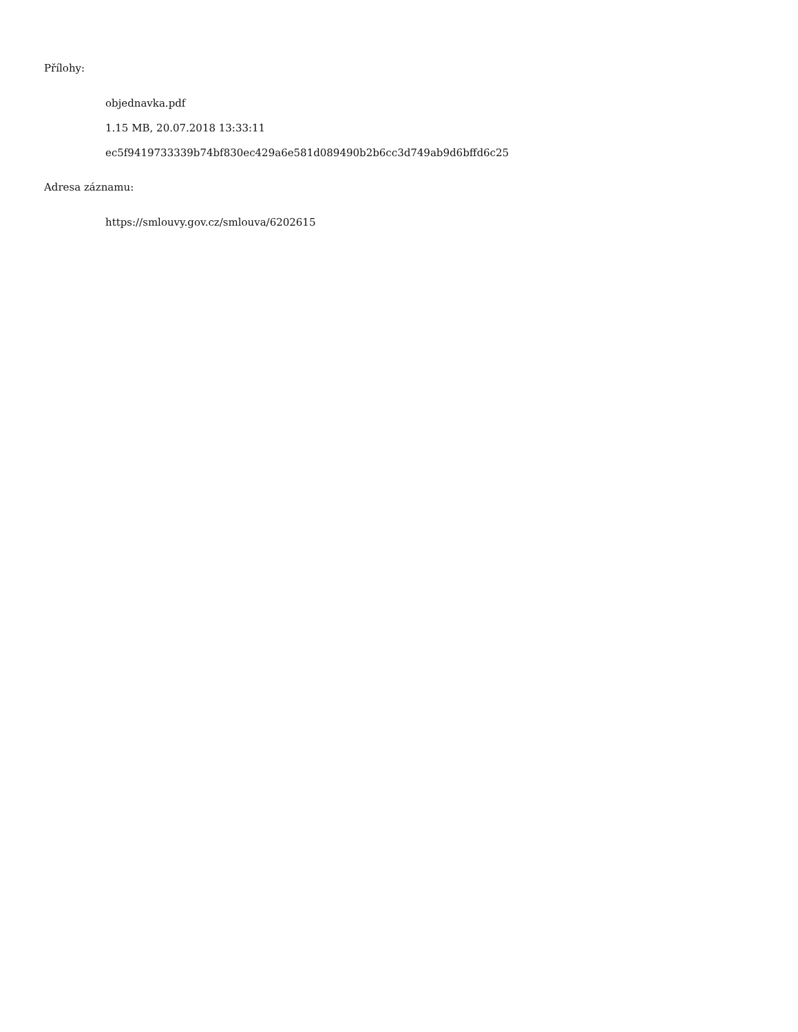Přílohy:
objednavka.pdf
1.15 MB, 20.07.2018 13:33:11
ec5f9419733339b74bf830ec429a6e581d089490b2b6cc3d749ab9d6bffd6c25
Adresa záznamu:
https://smlouvy.gov.cz/smlouva/6202615